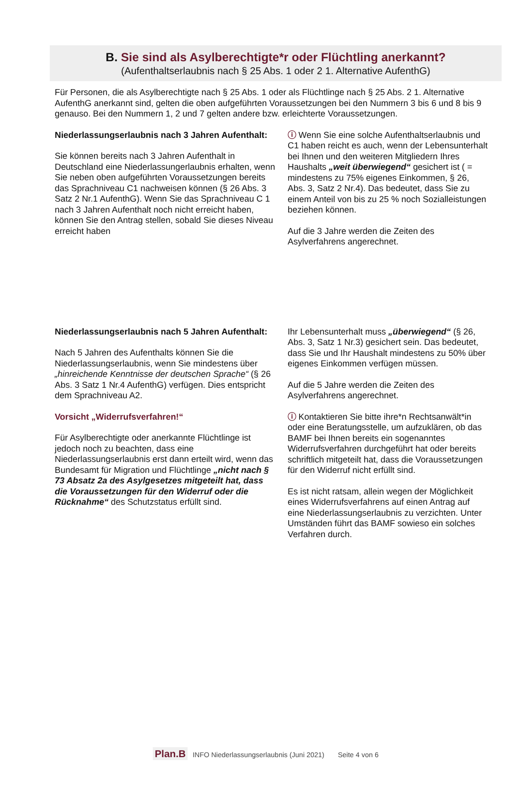B. Sie sind als Asylberechtigte*r oder Flüchtling anerkannt?
(Aufenthaltserlaubnis nach § 25 Abs. 1 oder 2 1. Alternative AufenthG)
Für Personen, die als Asylberechtigte nach § 25 Abs. 1 oder als Flüchtlinge nach § 25 Abs. 2 1. Alternative AufenthG anerkannt sind, gelten die oben aufgeführten Voraussetzungen bei den Nummern 3 bis 6 und 8 bis 9 genauso. Bei den Nummern 1, 2 und 7 gelten andere bzw. erleichterte Voraussetzungen.
Niederlassungserlaubnis nach 3 Jahren Aufenthalt:
Sie können bereits nach 3 Jahren Aufenthalt in Deutschland eine Niederlassungerlaubnis erhalten, wenn Sie neben oben aufgeführten Voraussetzungen bereits das Sprachniveau C1 nachweisen können (§ 26 Abs. 3 Satz 2 Nr.1 AufenthG). Wenn Sie das Sprachniveau C 1 nach 3 Jahren Aufenthalt noch nicht erreicht haben, können Sie den Antrag stellen, sobald Sie dieses Niveau erreicht haben
ⓘ Wenn Sie eine solche Aufenthaltserlaubnis und C1 haben reicht es auch, wenn der Lebensunterhalt bei Ihnen und den weiteren Mitgliedern Ihres Haushalts „weit überwiegend“ gesichert ist ( = mindestens zu 75% eigenes Einkommen, § 26, Abs. 3, Satz 2 Nr.4). Das bedeutet, dass Sie zu einem Anteil von bis zu 25 % noch Sozialleistungen beziehen können.
Auf die 3 Jahre werden die Zeiten des Asylverfahrens angerechnet.
Niederlassungserlaubnis nach 5 Jahren Aufenthalt:
Nach 5 Jahren des Aufenthalts können Sie die Niederlassungserlaubnis, wenn Sie mindestens über „hinreichende Kenntnisse der deutschen Sprache“ (§ 26 Abs. 3 Satz 1 Nr.4 AufenthG) verfügen. Dies entspricht dem Sprachniveau A2.
Vorsicht „Widerrufsverfahren!“
Für Asylberechtigte oder anerkannte Flüchtlinge ist jedoch noch zu beachten, dass eine Niederlassungserlaubnis erst dann erteilt wird, wenn das Bundesamt für Migration und Flüchtlinge „nicht nach § 73 Absatz 2a des Asylgesetzes mitgeteilt hat, dass die Voraussetzungen für den Widerruf oder die Rücknahme“ des Schutzstatus erfüllt sind.
Ihr Lebensunterhalt muss „überwiegend“ (§ 26, Abs. 3, Satz 1 Nr.3) gesichert sein. Das bedeutet, dass Sie und Ihr Haushalt mindestens zu 50% über eigenes Einkommen verfügen müssen.
Auf die 5 Jahre werden die Zeiten des Asylverfahrens angerechnet.
ⓘ Kontaktieren Sie bitte ihre*n Rechtsanwält*in oder eine Beratungsstelle, um aufzuklären, ob das BAMF bei Ihnen bereits ein sogenanntes Widerrufsverfahren durchgeführt hat oder bereits schriftlich mitgeteilt hat, dass die Voraussetzungen für den Widerruf nicht erfüllt sind.
Es ist nicht ratsam, allein wegen der Möglichkeit eines Widerrufsverfahrens auf einen Antrag auf eine Niederlassungserlaubnis zu verzichten. Unter Umständen führt das BAMF sowieso ein solches Verfahren durch.
Plan.B INFO Niederlassungserlaubnis (Juni 2021) Seite 4 von 6